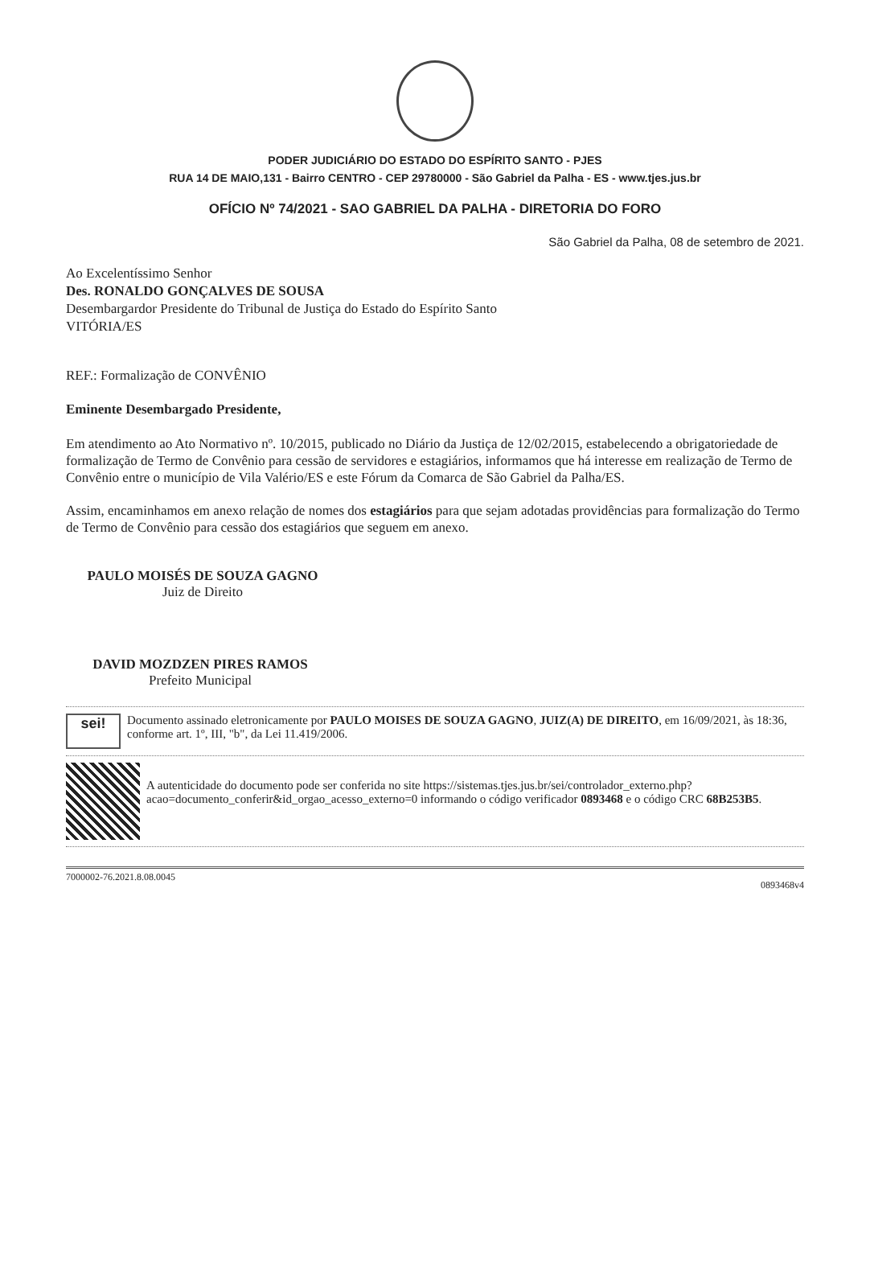PODER JUDICIÁRIO DO ESTADO DO ESPÍRITO SANTO - PJES
RUA 14 DE MAIO,131 - Bairro CENTRO - CEP 29780000 - São Gabriel da Palha - ES - www.tjes.jus.br
OFÍCIO Nº 74/2021 - SAO GABRIEL DA PALHA - DIRETORIA DO FORO
São Gabriel da Palha, 08 de setembro de 2021.
Ao Excelentíssimo Senhor
Des. RONALDO GONÇALVES DE SOUSA
Desembargardor Presidente do Tribunal de Justiça do Estado do Espírito Santo
VITÓRIA/ES
REF.: Formalização de CONVÊNIO
Eminente Desembargado Presidente,
Em atendimento ao Ato Normativo nº. 10/2015, publicado no Diário da Justiça de 12/02/2015, estabelecendo a obrigatoriedade de formalização de Termo de Convênio para cessão de servidores e estagiários, informamos que há interesse em realização de Termo de Convênio entre o município de Vila Valério/ES e este Fórum da Comarca de São Gabriel da Palha/ES.
Assim, encaminhamos em anexo relação de nomes dos estagiários para que sejam adotadas providências para formalização do Termo de Termo de Convênio para cessão dos estagiários que seguem em anexo.
PAULO MOISÉS DE SOUZA GAGNO
Juiz de Direito
DAVID MOZDZEN PIRES RAMOS
Prefeito Municipal
sei!
Documento assinado eletronicamente por PAULO MOISES DE SOUZA GAGNO, JUIZ(A) DE DIREITO, em 16/09/2021, às 18:36, conforme art. 1º, III, "b", da Lei 11.419/2006.
A autenticidade do documento pode ser conferida no site https://sistemas.tjes.jus.br/sei/controlador_externo.php?acao=documento_conferir&id_orgao_acesso_externo=0 informando o código verificador 0893468 e o código CRC 68B253B5.
7000002-76.2021.8.08.0045 0893468v4